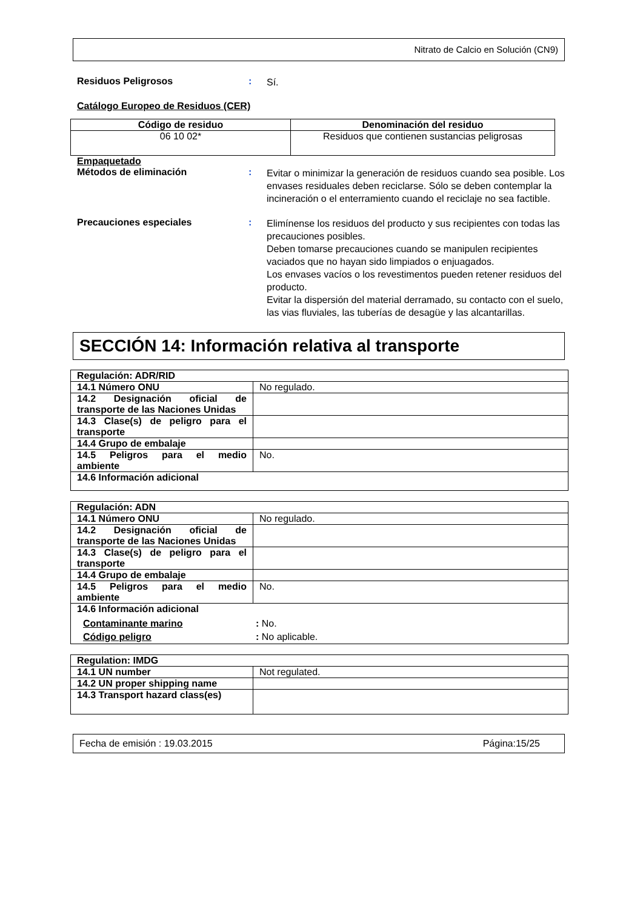Nitrato de Calcio en Solución (CN9)
Residuos Peligrosos :
Sí.
Catálogo Europeo de Residuos (CER)
| Código de residuo | Denominación del residuo |
| --- | --- |
| 06 10 02* | Residuos que contienen sustancias peligrosas |
Empaquetado
Métodos de eliminación :
Evitar o minimizar la generación de residuos cuando sea posible. Los envases residuales deben reciclarse. Sólo se deben contemplar la incineración o el enterramiento cuando el reciclaje no sea factible.
Precauciones especiales :
Elimínense los residuos del producto y sus recipientes con todas las precauciones posibles.
Deben tomarse precauciones cuando se manipulen recipientes vaciados que no hayan sido limpiados o enjuagados.
Los envases vacíos o los revestimentos pueden retener residuos del producto.
Evitar la dispersión del material derramado, su contacto con el suelo, las vias fluviales, las tuberías de desagüe y las alcantarillas.
SECCIÓN 14: Información relativa al transporte
| Regulación: ADR/RID | |
| 14.1 Número ONU | No regulado. |
| 14.2 Designación oficial de transporte de las Naciones Unidas | |
| 14.3 Clase(s) de peligro para el transporte | |
| 14.4 Grupo de embalaje | |
| 14.5 Peligros para el medio ambiente | No. |
| 14.6 Información adicional | |
| Regulación: ADN | |
| 14.1 Número ONU | No regulado. |
| 14.2 Designación oficial de transporte de las Naciones Unidas | |
| 14.3 Clase(s) de peligro para el transporte | |
| 14.4 Grupo de embalaje | |
| 14.5 Peligros para el medio ambiente | No. |
| 14.6 Información adicional Contaminante marino : No. Código peligro : No aplicable. | |
| Regulation: IMDG | |
| 14.1 UN number | Not regulated. |
| 14.2 UN proper shipping name | |
| 14.3 Transport hazard class(es) | |
Fecha de emisión : 19.03.2015 Página:15/25